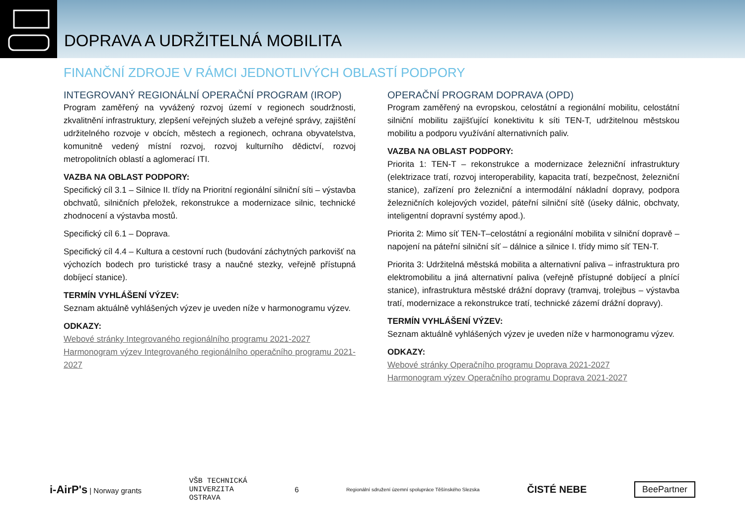DOPRAVA A UDRŽITELNÁ MOBILITA
FINANČNÍ ZDROJE V RÁMCI JEDNOTLIVÝCH OBLASTÍ PODPORY
INTEGROVANÝ REGIONÁLNÍ OPERAČNÍ PROGRAM (IROP)
Program zaměřený na vyvážený rozvoj území v regionech soudržnosti, zkvalitnění infrastruktury, zlepšení veřejných služeb a veřejné správy, zajištění udržitelného rozvoje v obcích, městech a regionech, ochrana obyvatelstva, komunitně vedený místní rozvoj, rozvoj kulturního dědictví, rozvoj metropolitních oblastí a aglomerací ITI.
VAZBA NA OBLAST PODPORY:
Specifický cíl 3.1 – Silnice II. třídy na Prioritní regionální silniční síti – výstavba obchvatů, silničních přeložek, rekonstrukce a modernizace silnic, technické zhodnocení a výstavba mostů.
Specifický cíl 6.1 – Doprava.
Specifický cíl 4.4 – Kultura a cestovní ruch (budování záchytných parkovišť na výchozích bodech pro turistické trasy a naučné stezky, veřejně přístupná dobíjecí stanice).
TERMÍN VYHLÁŠENÍ VÝZEV:
Seznam aktuálně vyhlášených výzev je uveden níže v harmonogramu výzev.
ODKAZY:
Webové stránky Integrovaného regionálního programu 2021-2027
Harmonogram výzev Integrovaného regionálního operačního programu 2021-2027
OPERAČNÍ PROGRAM DOPRAVA (OPD)
Program zaměřený na evropskou, celostátní a regionální mobilitu, celostátní silniční mobilitu zajišťující konektivitu k síti TEN-T, udržitelnou městskou mobilitu a podporu využívání alternativních paliv.
VAZBA NA OBLAST PODPORY:
Priorita 1: TEN-T – rekonstrukce a modernizace železniční infrastruktury (elektrizace tratí, rozvoj interoperability, kapacita tratí, bezpečnost, železniční stanice), zařízení pro železniční a intermodální nákladní dopravy, podpora železničních kolejových vozidel, páteřní silniční sítě (úseky dálnic, obchvaty, inteligentní dopravní systémy apod.).
Priorita 2: Mimo síť TEN-T–celostátní a regionální mobilita v silniční dopravě – napojení na páteřní silniční síť – dálnice a silnice I. třídy mimo síť TEN-T.
Priorita 3: Udržitelná městská mobilita a alternativní paliva – infrastruktura pro elektromobilitu a jiná alternativní paliva (veřejně přístupné dobíjecí a plnící stanice), infrastruktura městské drážní dopravy (tramvaj, trolejbus – výstavba tratí, modernizace a rekonstrukce tratí, technické zázemí drážní dopravy).
TERMÍN VYHLÁŠENÍ VÝZEV:
Seznam aktuálně vyhlášených výzev je uveden níže v harmonogramu výzev.
ODKAZY:
Webové stránky Operačního programu Doprava 2021-2027
Harmonogram výzev Operačního programu Doprava 2021-2027
i-AirP's | Norway grants
VŠB TECHNICKÁ
UNIVERZITA
OSTRAVA
6
Regionální sdružení územní spolupráce Těšínského Slezska
ČISTÉ NEBE
BeePartner